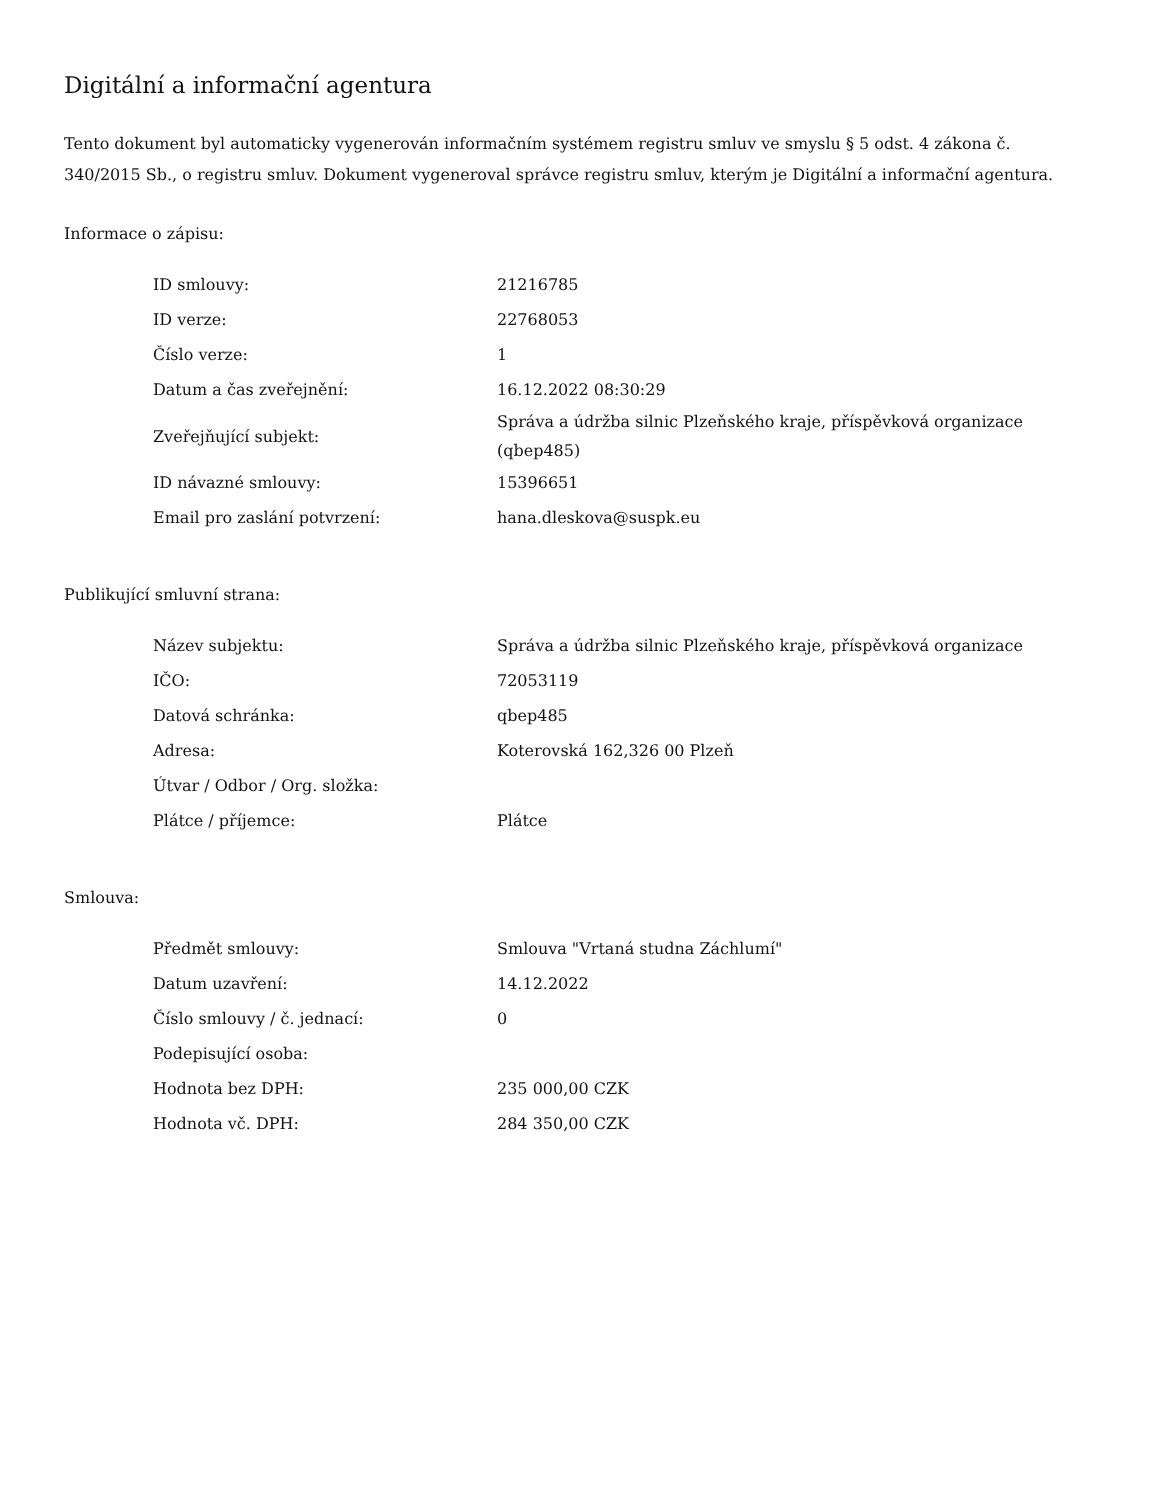Digitální a informační agentura
Tento dokument byl automaticky vygenerován informačním systémem registru smluv ve smyslu § 5 odst. 4 zákona č. 340/2015 Sb., o registru smluv. Dokument vygeneroval správce registru smluv, kterým je Digitální a informační agentura.
Informace o zápisu:
| ID smlouvy: | 21216785 |
| ID verze: | 22768053 |
| Číslo verze: | 1 |
| Datum a čas zveřejnění: | 16.12.2022 08:30:29 |
| Zveřejňující subjekt: | Správa a údržba silnic Plzeňského kraje, příspěvková organizace (qbep485) |
| ID návazné smlouvy: | 15396651 |
| Email pro zaslání potvrzení: | hana.dleskova@suspk.eu |
Publikující smluvní strana:
| Název subjektu: | Správa a údržba silnic Plzeňského kraje, příspěvková organizace |
| IČO: | 72053119 |
| Datová schránka: | qbep485 |
| Adresa: | Koterovská 162,326 00 Plzeň |
| Útvar / Odbor / Org. složka: | |
| Plátce / příjemce: | Plátce |
Smlouva:
| Předmět smlouvy: | Smlouva "Vrtaná studna Záchlumí" |
| Datum uzavření: | 14.12.2022 |
| Číslo smlouvy / č. jednací: | 0 |
| Podepisující osoba: | |
| Hodnota bez DPH: | 235 000,00 CZK |
| Hodnota vč. DPH: | 284 350,00 CZK |